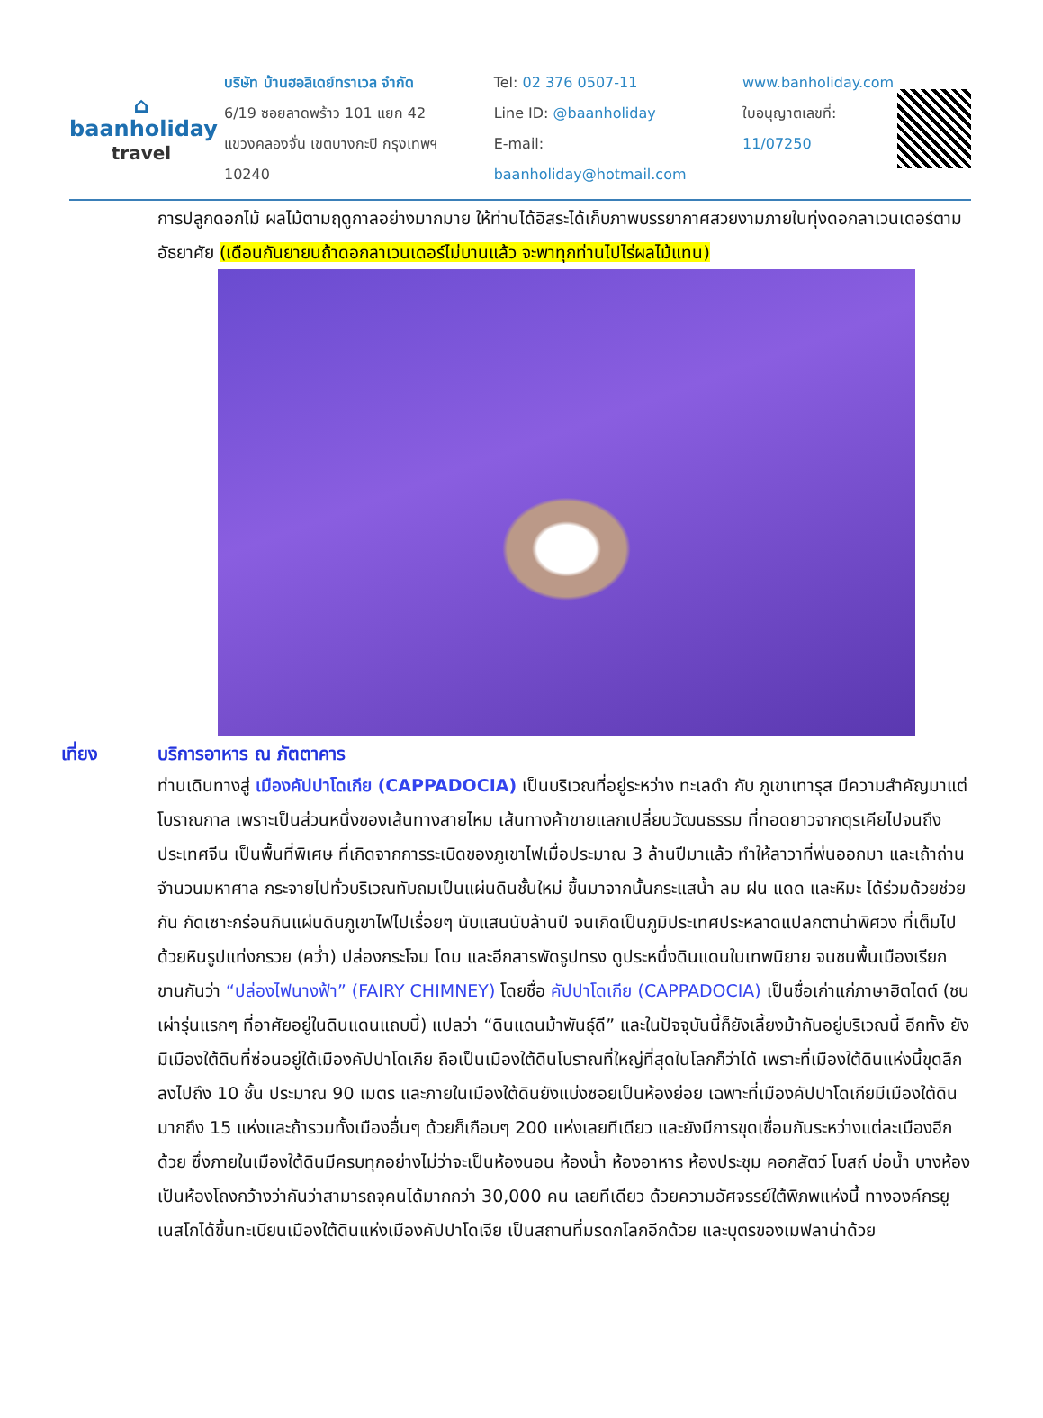⌂
baanholiday
travel
บริษัท บ้านฮอลิเดย์ทราเวล จำกัด
6/19 ซอยลาดพร้าว 101 แยก 42
แขวงคลองจั่น เขตบางกะปิ กรุงเทพฯ 10240
Tel: 02 376 0507-11
Line ID: @baanholiday
E-mail: baanholiday@hotmail.com
www.banholiday.com
ใบอนุญาตเลขที่: 11/07250
การปลูกดอกไม้ ผลไม้ตามฤดูกาลอย่างมากมาย ให้ท่านได้อิสระได้เก็บภาพบรรยากาศสวยงามภายในทุ่งดอกลาเวนเดอร์ตามอัธยาศัย (เดือนกันยายนถ้าดอกลาเวนเดอร์ไม่บานแล้ว จะพาทุกท่านไปไร่ผลไม้แทน)
เที่ยง บริการอาหาร ณ ภัตตาคาร
ท่านเดินทางสู่ เมืองคัปปาโดเกีย (CAPPADOCIA) เป็นบริเวณที่อยู่ระหว่าง ทะเลดำ กับ ภูเขาเทารุส มีความสำคัญมาแต่โบราณกาล เพราะเป็นส่วนหนึ่งของเส้นทางสายไหม เส้นทางค้าขายแลกเปลี่ยนวัฒนธรรม ที่ทอดยาวจากตุรเคียไปจนถึงประเทศจีน เป็นพื้นที่พิเศษ ที่เกิดจากการระเบิดของภูเขาไฟเมื่อประมาณ 3 ล้านปีมาแล้ว ทำให้ลาวาที่พ่นออกมา และเถ้าถ่านจำนวนมหาศาล กระจายไปทั่วบริเวณทับถมเป็นแผ่นดินชั้นใหม่ ขึ้นมาจากนั้นกระแสน้ำ ลม ฝน แดด และหิมะ ได้ร่วมด้วยช่วยกัน กัดเซาะกร่อนกินแผ่นดินภูเขาไฟไปเรื่อยๆ นับแสนนับล้านปี จนเกิดเป็นภูมิประเทศประหลาดแปลกตาน่าพิศวง ที่เต็มไปด้วยหินรูปแท่งกรวย (คว่ำ) ปล่องกระโจม โดม และอีกสารพัดรูปทรง ดูประหนึ่งดินแดนในเทพนิยาย จนชนพื้นเมืองเรียกขานกันว่า “ปล่องไฟนางฟ้า” (FAIRY CHIMNEY) โดยชื่อ คัปปาโดเกีย (CAPPADOCIA) เป็นชื่อเก่าแก่ภาษาฮิตไตต์ (ชนเผ่ารุ่นแรกๆ ที่อาศัยอยู่ในดินแดนแถบนี้) แปลว่า “ดินแดนม้าพันธุ์ดี” และในปัจจุบันนี้ก็ยังเลี้ยงม้ากันอยู่บริเวณนี้ อีกทั้ง ยังมีเมืองใต้ดินที่ซ่อนอยู่ใต้เมืองคัปปาโดเกีย ถือเป็นเมืองใต้ดินโบราณที่ใหญ่ที่สุดในโลกก็ว่าได้ เพราะที่เมืองใต้ดินแห่งนี้ขุดลึกลงไปถึง 10 ชั้น ประมาณ 90 เมตร และภายในเมืองใต้ดินยังแบ่งซอยเป็นห้องย่อย เฉพาะที่เมืองคัปปาโดเกียมีเมืองใต้ดินมากถึง 15 แห่งและถ้ารวมทั้งเมืองอื่นๆ ด้วยก็เกือบๆ 200 แห่งเลยทีเดียว และยังมีการขุดเชื่อมกันระหว่างแต่ละเมืองอีกด้วย ซึ่งภายในเมืองใต้ดินมีครบทุกอย่างไม่ว่าจะเป็นห้องนอน ห้องน้ำ ห้องอาหาร ห้องประชุม คอกสัตว์ โบสถ์ บ่อน้ำ บางห้องเป็นห้องโถงกว้างว่ากันว่าสามารถจุคนได้มากกว่า 30,000 คน เลยทีเดียว ด้วยความอัศจรรย์ใต้พิภพแห่งนี้ ทางองค์กรยูเนสโกได้ขึ้นทะเบียนเมืองใต้ดินแห่งเมืองคัปปาโดเจีย เป็นสถานที่มรดกโลกอีกด้วย และบุตรของเมฟลาน่าด้วย